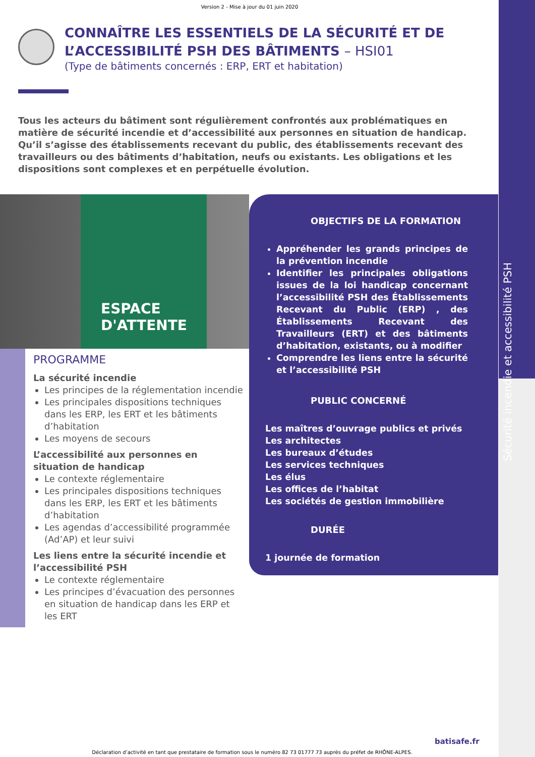Sécurité incendie et accessibilité PSH
Version 2 - Mise à jour du 01 juin 2020
CONNAÎTRE LES ESSENTIELS DE LA SÉCURITÉ ET DE L’ACCESSIBILITÉ PSH DES BÂTIMENTS – HSI01
(Type de bâtiments concernés : ERP, ERT et habitation)
Tous les acteurs du bâtiment sont régulièrement confrontés aux problématiques en matière de sécurité incendie et d’accessibilité aux personnes en situation de handicap. Qu’il s’agisse des établissements recevant du public, des établissements recevant des travailleurs ou des bâtiments d’habitation, neufs ou existants. Les obligations et les dispositions sont complexes et en perpétuelle évolution.
ESPACE D'ATTENTE
PROGRAMME
La sécurité incendie
Les principes de la réglementation incendie
Les principales dispositions techniques dans les ERP, les ERT et les bâtiments d’habitation
Les moyens de secours
L’accessibilité aux personnes en situation de handicap
Le contexte réglementaire
Les principales dispositions techniques dans les ERP, les ERT et les bâtiments d’habitation
Les agendas d’accessibilité programmée (Ad’AP) et leur suivi
Les liens entre la sécurité incendie et l’accessibilité PSH
Le contexte réglementaire
Les principes d’évacuation des personnes en situation de handicap dans les ERP et les ERT
OBJECTIFS DE LA FORMATION
Appréhender les grands principes de la prévention incendie
Identifier les principales obligations issues de la loi handicap concernant l’accessibilité PSH des Établissements Recevant du Public (ERP) , des Établissements Recevant des Travailleurs (ERT) et des bâtiments d’habitation, existants, ou à modifier
Comprendre les liens entre la sécurité et l’accessibilité PSH
PUBLIC CONCERNÉ
Les maîtres d’ouvrage publics et privés
Les architectes
Les bureaux d’études
Les services techniques
Les élus
Les offices de l’habitat
Les sociétés de gestion immobilière
DURÉE
1 journée de formation
batisafe.fr
Déclaration d’activité en tant que prestataire de formation sous le numéro 82 73 01777 73 auprès du préfet de RHÔNE-ALPES.